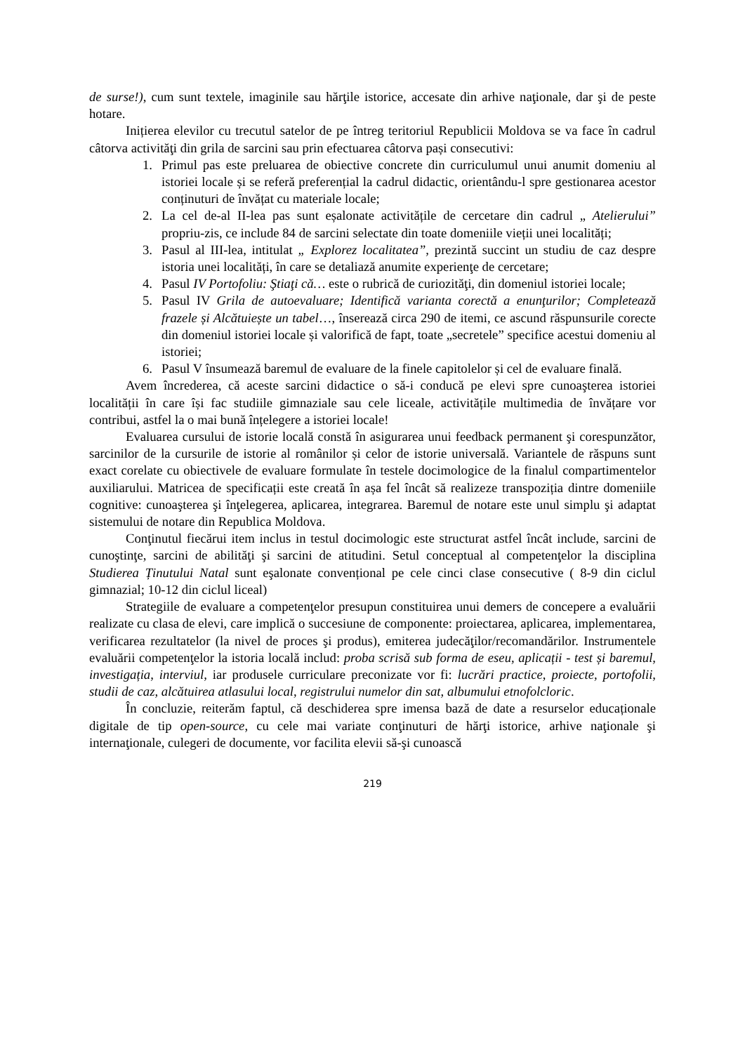de surse!), cum sunt textele, imaginile sau hărţile istorice, accesate din arhive naţionale, dar şi de peste hotare.
Inițierea elevilor cu trecutul satelor de pe întreg teritoriul Republicii Moldova se va face în cadrul câtorva activităţi din grila de sarcini sau prin efectuarea câtorva pași consecutivi:
1. Primul pas este preluarea de obiective concrete din curriculumul unui anumit domeniu al istoriei locale și se referă preferențial la cadrul didactic, orientându-l spre gestionarea acestor conținuturi de învățat cu materiale locale;
2. La cel de-al II-lea pas sunt eșalonate activitățile de cercetare din cadrul „ Atelierului” propriu-zis, ce include 84 de sarcini selectate din toate domeniile vieții unei localități;
3. Pasul al III-lea, intitulat „ Explorez localitatea”, prezintă succint un studiu de caz despre istoria unei localități, în care se detaliază anumite experienţe de cercetare;
4. Pasul IV Portofoliu: Ştiaţi că… este o rubrică de curiozităţi, din domeniul istoriei locale;
5. Pasul IV Grila de autoevaluare; Identifică varianta corectă a enunţurilor; Completează frazele și Alcătuiește un tabel…, înserează circa 290 de itemi, ce ascund răspunsurile corecte din domeniul istoriei locale și valorifică de fapt, toate „secretele” specifice acestui domeniu al istoriei;
6. Pasul V însumează baremul de evaluare de la finele capitolelor și cel de evaluare finală.
Avem încrederea, că aceste sarcini didactice o să-i conducă pe elevi spre cunoaşterea istoriei localității în care își fac studiile gimnaziale sau cele liceale, activitățile multimedia de învățare vor contribui, astfel la o mai bună înțelegere a istoriei locale!
Evaluarea cursului de istorie locală constă în asigurarea unui feedback permanent şi corespunzător, sarcinilor de la cursurile de istorie al românilor și celor de istorie universală. Variantele de răspuns sunt exact corelate cu obiectivele de evaluare formulate în testele docimologice de la finalul compartimentelor auxiliarului. Matricea de specificații este creată în așa fel încât să realizeze transpoziția dintre domeniile cognitive: cunoaşterea şi înţelegerea, aplicarea, integrarea. Baremul de notare este unul simplu şi adaptat sistemului de notare din Republica Moldova.
Conţinutul fiecărui item inclus in testul docimologic este structurat astfel încât include, sarcini de cunoştinţe, sarcini de abilităţi şi sarcini de atitudini. Setul conceptual al competenţelor la disciplina Studierea Ținutului Natal sunt eşalonate convențional pe cele cinci clase consecutive ( 8-9 din ciclul gimnazial; 10-12 din ciclul liceal)
Strategiile de evaluare a competenţelor presupun constituirea unui demers de concepere a evaluării realizate cu clasa de elevi, care implică o succesiune de componente: proiectarea, aplicarea, implementarea, verificarea rezultatelor (la nivel de proces şi produs), emiterea judecăţilor/recomandărilor. Instrumentele evaluării competenţelor la istoria locală includ: proba scrisă sub forma de eseu, aplicații - test și baremul, investigația, interviul, iar produsele curriculare preconizate vor fi: lucrări practice, proiecte, portofolii, studii de caz, alcătuirea atlasului local, registrului numelor din sat, albumului etnofolcloric.
În concluzie, reiterăm faptul, că deschiderea spre imensa bază de date a resurselor educaționale digitale de tip open-source, cu cele mai variate conţinuturi de hărţi istorice, arhive naţionale şi internaţionale, culegeri de documente, vor facilita elevii să-şi cunoască
219